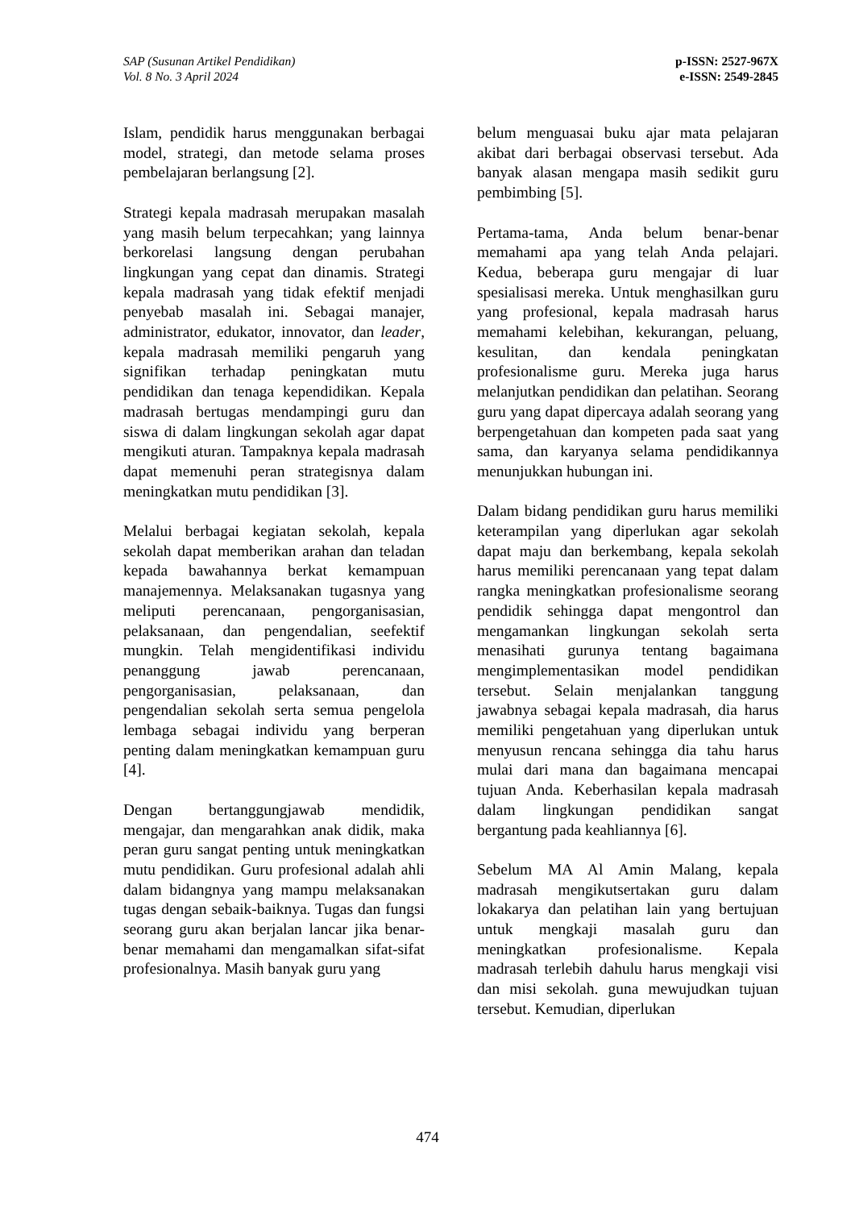SAP (Susunan Artikel Pendidikan)
Vol. 8 No. 3 April 2024
p-ISSN: 2527-967X
e-ISSN: 2549-2845
Islam, pendidik harus menggunakan berbagai model, strategi, dan metode selama proses pembelajaran berlangsung [2].
Strategi kepala madrasah merupakan masalah yang masih belum terpecahkan; yang lainnya berkorelasi langsung dengan perubahan lingkungan yang cepat dan dinamis. Strategi kepala madrasah yang tidak efektif menjadi penyebab masalah ini. Sebagai manajer, administrator, edukator, innovator, dan leader, kepala madrasah memiliki pengaruh yang signifikan terhadap peningkatan mutu pendidikan dan tenaga kependidikan. Kepala madrasah bertugas mendampingi guru dan siswa di dalam lingkungan sekolah agar dapat mengikuti aturan. Tampaknya kepala madrasah dapat memenuhi peran strategisnya dalam meningkatkan mutu pendidikan [3].
Melalui berbagai kegiatan sekolah, kepala sekolah dapat memberikan arahan dan teladan kepada bawahannya berkat kemampuan manajemennya. Melaksanakan tugasnya yang meliputi perencanaan, pengorganisasian, pelaksanaan, dan pengendalian, seefektif mungkin. Telah mengidentifikasi individu penanggung jawab perencanaan, pengorganisasian, pelaksanaan, dan pengendalian sekolah serta semua pengelola lembaga sebagai individu yang berperan penting dalam meningkatkan kemampuan guru [4].
Dengan bertanggungjawab mendidik, mengajar, dan mengarahkan anak didik, maka peran guru sangat penting untuk meningkatkan mutu pendidikan. Guru profesional adalah ahli dalam bidangnya yang mampu melaksanakan tugas dengan sebaik-baiknya. Tugas dan fungsi seorang guru akan berjalan lancar jika benar-benar memahami dan mengamalkan sifat-sifat profesionalnya. Masih banyak guru yang
belum menguasai buku ajar mata pelajaran akibat dari berbagai observasi tersebut. Ada banyak alasan mengapa masih sedikit guru pembimbing [5].
Pertama-tama, Anda belum benar-benar memahami apa yang telah Anda pelajari. Kedua, beberapa guru mengajar di luar spesialisasi mereka. Untuk menghasilkan guru yang profesional, kepala madrasah harus memahami kelebihan, kekurangan, peluang, kesulitan, dan kendala peningkatan profesionalisme guru. Mereka juga harus melanjutkan pendidikan dan pelatihan. Seorang guru yang dapat dipercaya adalah seorang yang berpengetahuan dan kompeten pada saat yang sama, dan karyanya selama pendidikannya menunjukkan hubungan ini.
Dalam bidang pendidikan guru harus memiliki keterampilan yang diperlukan agar sekolah dapat maju dan berkembang, kepala sekolah harus memiliki perencanaan yang tepat dalam rangka meningkatkan profesionalisme seorang pendidik sehingga dapat mengontrol dan mengamankan lingkungan sekolah serta menasihati gurunya tentang bagaimana mengimplementasikan model pendidikan tersebut. Selain menjalankan tanggung jawabnya sebagai kepala madrasah, dia harus memiliki pengetahuan yang diperlukan untuk menyusun rencana sehingga dia tahu harus mulai dari mana dan bagaimana mencapai tujuan Anda. Keberhasilan kepala madrasah dalam lingkungan pendidikan sangat bergantung pada keahliannya [6].
Sebelum MA Al Amin Malang, kepala madrasah mengikutsertakan guru dalam lokakarya dan pelatihan lain yang bertujuan untuk mengkaji masalah guru dan meningkatkan profesionalisme. Kepala madrasah terlebih dahulu harus mengkaji visi dan misi sekolah. guna mewujudkan tujuan tersebut. Kemudian, diperlukan
474